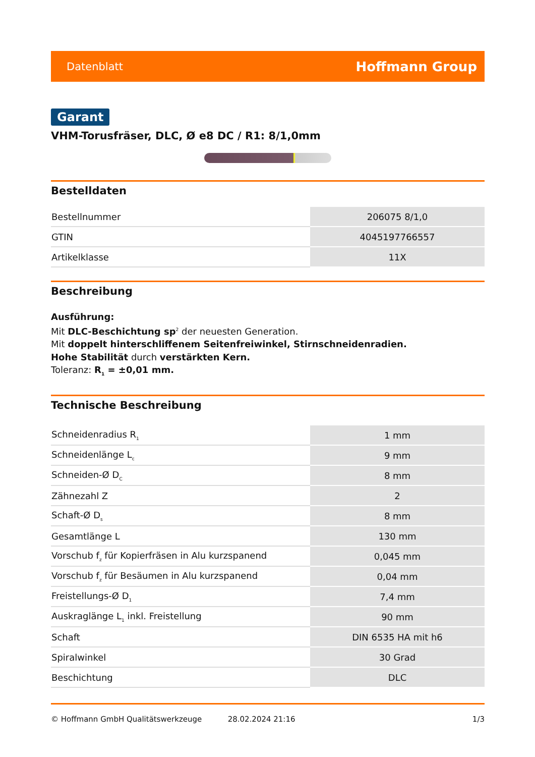Datenblatt Hoffmann Group
Garant
VHM-Torusfräser, DLC, Ø e8 DC / R1: 8/1,0mm
Bestelldaten
| Bestellnummer | 206075 8/1,0 |
| GTIN | 4045197766557 |
| Artikelklasse | 11X |
Beschreibung
Ausführung:
Mit DLC-Beschichtung sp<sup>2</sup> der neuesten Generation.
Mit doppelt hinterschliffenem Seitenfreiwinkel, Stirnschneidenradien.
Hohe Stabilität durch verstärkten Kern.
Toleranz: R<sub>1</sub> = ±0,01 mm.
Technische Beschreibung
| Schneidenradius R<sub>1</sub> | 1 mm |
| Schneidenlänge L<sub>c</sub> | 9 mm |
| Schneiden-Ø D<sub>C</sub> | 8 mm |
| Zähnezahl Z | 2 |
| Schaft-Ø D<sub>s</sub> | 8 mm |
| Gesamtlänge L | 130 mm |
| Vorschub f<sub>z</sub> für Kopierfräsen in Alu kurzspanend | 0,045 mm |
| Vorschub f<sub>z</sub> für Besäumen in Alu kurzspanend | 0,04 mm |
| Freistellungs-Ø D<sub>1</sub> | 7,4 mm |
| Auskraglänge L<sub>1</sub> inkl. Freistellung | 90 mm |
| Schaft | DIN 6535 HA mit h6 |
| Spiralwinkel | 30 Grad |
| Beschichtung | DLC |
© Hoffmann GmbH Qualitätswerkzeuge 28.02.2024 21:16 1/3